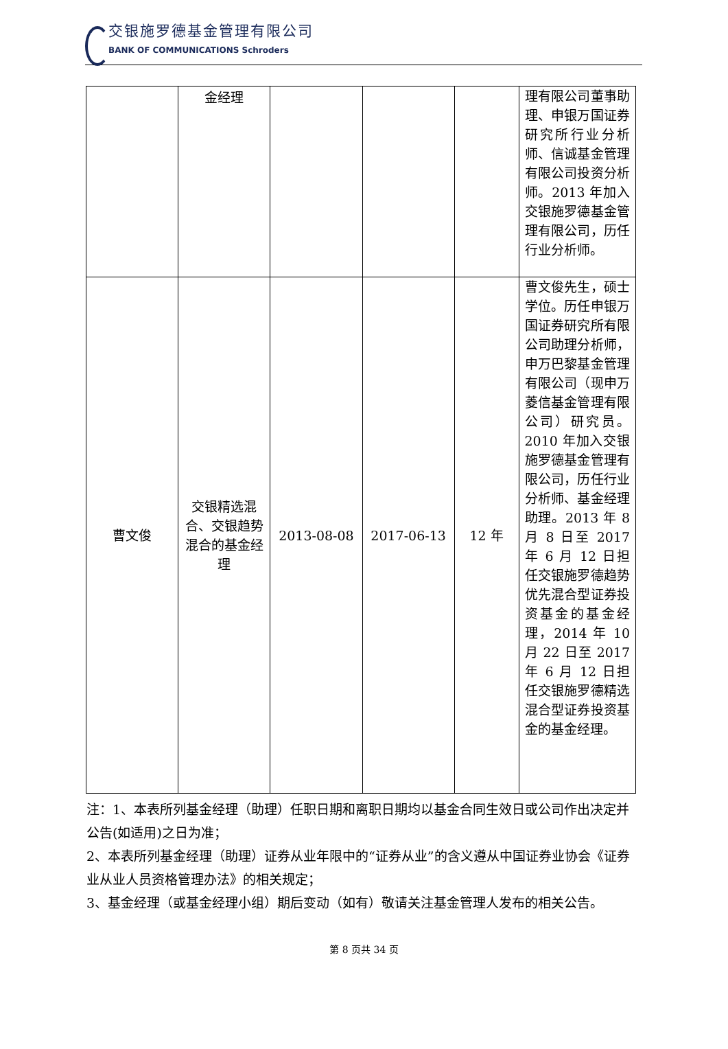交银施罗德基金管理有限公司
BANK OF COMMUNICATIONS Schroders
| | 金经理 | | | | 理有限公司董事助理、申银万国证券研究所行业分析师、信诚基金管理有限公司投资分析师。2013 年加入交银施罗德基金管理有限公司，历任行业分析师。 |
| 曹文俊 | 交银精选混合、交银趋势混合的基金经理 | 2013-08-08 | 2017-06-13 | 12 年 | 曹文俊先生，硕士学位。历任申银万国证券研究所有限公司助理分析师，申万巴黎基金管理有限公司（现申万菱信基金管理有限公司）研究员。2010 年加入交银施罗德基金管理有限公司，历任行业分析师、基金经理助理。2013 年 8 月 8 日至 2017 年 6 月 12 日担任交银施罗德趋势优先混合型证券投资基金的基金经理，2014 年 10 月 22 日至 2017 年 6 月 12 日担任交银施罗德精选混合型证券投资基金的基金经理。 |
注：1、本表所列基金经理（助理）任职日期和离职日期均以基金合同生效日或公司作出决定并公告(如适用)之日为准；
2、本表所列基金经理（助理）证券从业年限中的“证券从业”的含义遵从中国证券业协会《证券业从业人员资格管理办法》的相关规定；
3、基金经理（或基金经理小组）期后变动（如有）敬请关注基金管理人发布的相关公告。
第 8 页共 34 页